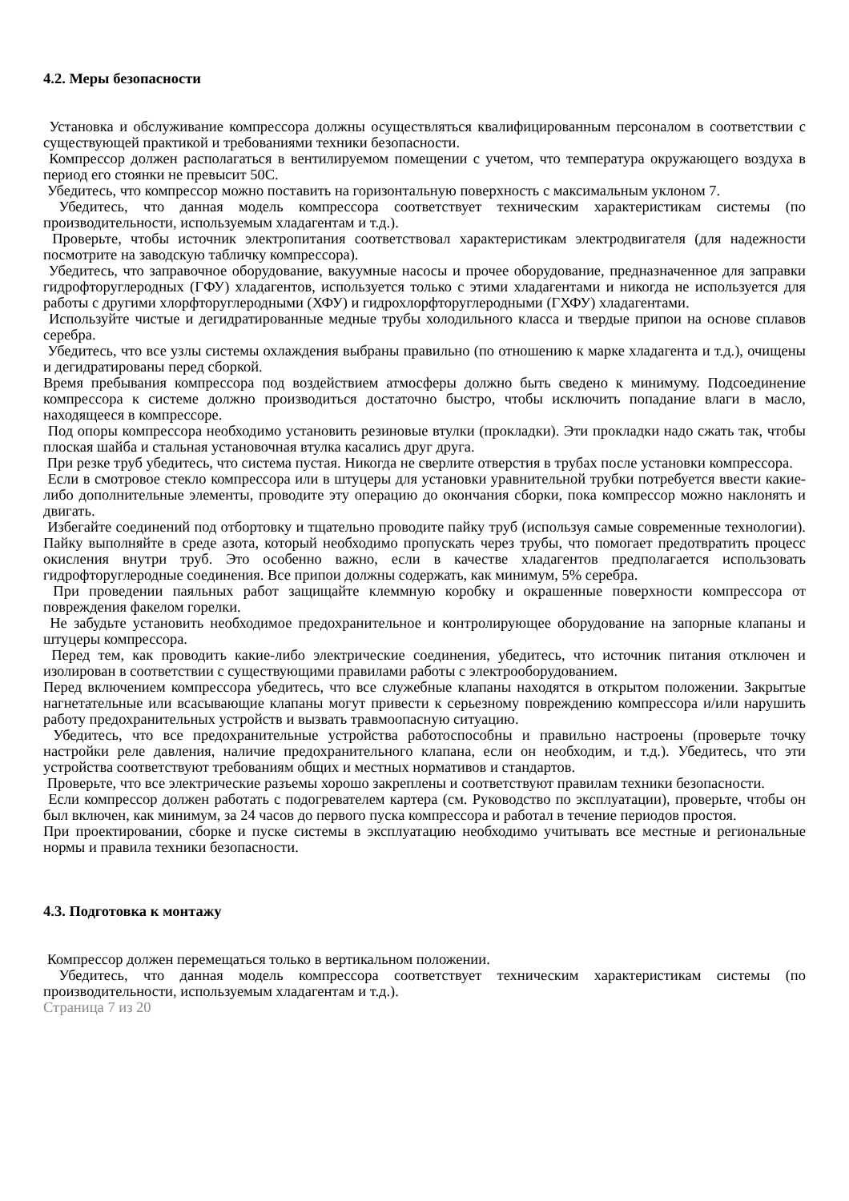4.2. Меры безопасности
Установка и обслуживание компрессора должны осуществляться квалифицированным персоналом в соответствии с существующей практикой и требованиями техники безопасности.
Компрессор должен располагаться в вентилируемом помещении с учетом, что температура окружающего воздуха в период его стоянки не превысит 50С.
Убедитесь, что компрессор можно поставить на горизонтальную поверхность с максимальным уклоном 7.
Убедитесь, что данная модель компрессора соответствует техническим характеристикам системы (по производительности, используемым хладагентам и т.д.).
Проверьте, чтобы источник электропитания соответствовал характеристикам электродвигателя (для надежности посмотрите на заводскую табличку компрессора).
Убедитесь, что заправочное оборудование, вакуумные насосы и прочее оборудование, предназначенное для заправки гидрофторуглеродных (ГФУ) хладагентов, используется только с этими хладагентами и никогда не используется для работы с другими хлорфторуглеродными (ХФУ) и гидрохлорфторуглеродными (ГХФУ) хладагентами.
Используйте чистые и дегидратированные медные трубы холодильного класса и твердые припои на основе сплавов серебра.
Убедитесь, что все узлы системы охлаждения выбраны правильно (по отношению к марке хладагента и т.д.), очищены и дегидратированы перед сборкой.
Время пребывания компрессора под воздействием атмосферы должно быть сведено к минимуму. Подсоединение компрессора к системе должно производиться достаточно быстро, чтобы исключить попадание влаги в масло, находящееся в компрессоре.
Под опоры компрессора необходимо установить резиновые втулки (прокладки). Эти прокладки надо сжать так, чтобы плоская шайба и стальная установочная втулка касались друг друга.
При резке труб убедитесь, что система пустая. Никогда не сверлите отверстия в трубах после установки компрессора.
Если в смотровое стекло компрессора или в штуцеры для установки уравнительной трубки потребуется ввести какие-либо дополнительные элементы, проводите эту операцию до окончания сборки, пока компрессор можно наклонять и двигать.
Избегайте соединений под отбортовку и тщательно проводите пайку труб (используя самые современные технологии). Пайку выполняйте в среде азота, который необходимо пропускать через трубы, что помогает предотвратить процесс окисления внутри труб. Это особенно важно, если в качестве хладагентов предполагается использовать гидрофторуглеродные соединения. Все припои должны содержать, как минимум, 5% серебра.
При проведении паяльных работ защищайте клеммную коробку и окрашенные поверхности компрессора от повреждения факелом горелки.
Не забудьте установить необходимое предохранительное и контролирующее оборудование на запорные клапаны и штуцеры компрессора.
Перед тем, как проводить какие-либо электрические соединения, убедитесь, что источник питания отключен и изолирован в соответствии с существующими правилами работы с электрооборудованием.
Перед включением компрессора убедитесь, что все служебные клапаны находятся в открытом положении. Закрытые нагнетательные или всасывающие клапаны могут привести к серьезному повреждению компрессора и/или нарушить работу предохранительных устройств и вызвать травмоопасную ситуацию.
Убедитесь, что все предохранительные устройства работоспособны и правильно настроены (проверьте точку настройки реле давления, наличие предохранительного клапана, если он необходим, и т.д.). Убедитесь, что эти устройства соответствуют требованиям общих и местных нормативов и стандартов.
Проверьте, что все электрические разъемы хорошо закреплены и соответствуют правилам техники безопасности.
Если компрессор должен работать с подогревателем картера (см. Руководство по эксплуатации), проверьте, чтобы он был включен, как минимум, за 24 часов до первого пуска компрессора и работал в течение периодов простоя.
При проектировании, сборке и пуске системы в эксплуатацию необходимо учитывать все местные и региональные нормы и правила техники безопасности.
4.3. Подготовка к монтажу
Компрессор должен перемещаться только в вертикальном положении.
Убедитесь, что данная модель компрессора соответствует техническим характеристикам системы (по производительности, используемым хладагентам и т.д.).
Страница 7 из 20